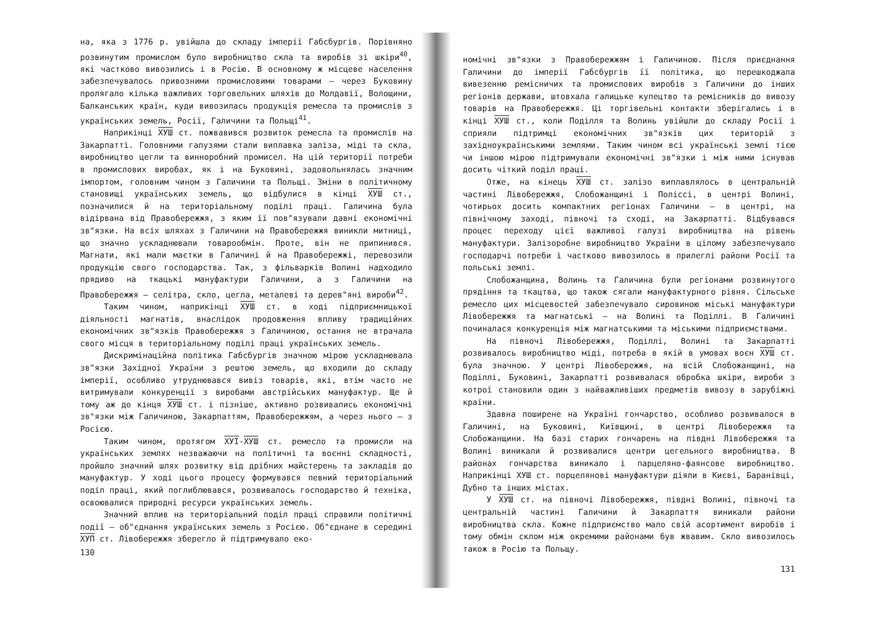на, яка з 1776 р. увійшла до складу імперії Габсбургів. Порівняно розвинутим промислом було виробництво скла та виробів зі шкіри<sup>40</sup>, які частково вивозились і в Росію. В основному ж місцеве населення забезпечувалось привозними промисловими товарами – через Буковину пролягало кілька важливих торговельних шляхів до Молдавії, Волощини, Балканських країн, куди вивозилась продукція ремесла та промислів з українських земель, Росії, Галичини та Польщі<sup>41</sup>.
Наприкінці ХУШ ст. пожвавився розвиток ремесла та промислів на Закарпатті. Головними галузями стали виплавка заліза, міді та скла, виробництво цегли та винноробний промисел. На цій території потреби в промислових виробах, як і на Буковині, задовольнялась значним імпортом, головним чином з Галичини та Польщі. Зміни в політичному становищі українських земель, що відбулися в кінці ХУШ ст., позначилися й на територіальному поділі праці. Галичина була відірвана від Правобережжя, з яким її пов"язували давні економічні зв"язки. На всіх шляхах з Галичини на Правобережжя виникли митниці, що значно ускладнювали товарообмін. Проте, він не припинився. Магнати, які мали маєтки в Галичині й на Правобережжі, перевозили продукцію свого господарства. Так, з фільварків Волині надходило прядиво на ткацькі мануфактури Галичини, а з Галичини на Правобережжя – селітра, скло, цегла, металеві та дерев"яні вироби<sup>42</sup>.
Таким чином, наприкінці ХУШ ст. в ході підприємницької діяльності магнатів, внаслідок продовження впливу традиційних економічних зв"язків Правобережжя з Галичиною, остання не втрачала свого місця в територіальному поділі праці українських земель.
Дискримінаційна політика Габсбургів значною мірою ускладнювала зв"язки Західної України з рештою земель, що входили до складу імперії, особливо утруднювався вивіз товарів, які, втім часто не витримували конкуренції з виробами австрійських мануфактур. Ще й тому аж до кінця ХУШ ст. і пізніше, активно розвивались економічні зв"язки між Галичиною, Закарпаттям, Правобережжям, а через нього – з Росією.
Таким чином, протягом ХУІ-ХУШ ст. ремесло та промисли на українських землях незважаючи на політичні та воєнні складності, пройшло значний шлях розвитку від дрібних майстерень та закладів до мануфактур. У ході цього процесу формувався певний територіальний поділ праці, який поглиблювався, розвивалось господарство й техніка, освоювалися природні ресурси українських земель.
Значний вплив на територіальний поділ праці справили політичні події – об"єднання українських земель з Росією. Об"єднане в середині ХУП ст. Лівобережжя зберегло й підтримувало еко-
130
номічні зв"язки з Правобережжям і Галичиною. Після приєднання Галичини до імперії Габсбургів її політика, що перешкоджала вивезенню ремісничих та промислових виробів з Галичини до інших регіонів держави, штовхала галицьке купецтво та ремісників до вивозу товарів на Правобережжя. Ці торгівельні контакти зберігались і в кінці ХУШ ст., коли Поділля та Волинь увійшли до складу Росії і сприяли підтримці економічних зв"язків цих територій з західноукраїнськими землями. Таким чином всі українські землі тією чи іншою мірою підтримували економічні зв"язки і між ними існував досить чіткий поділ праці.
Отже, на кінець ХУШ ст. залізо виплавлялось в центральній частині Лівобережжя, Слобожанщині і Поліссі, в центрі Волині, чотирьох досить компактних регіонах Галичини – в центрі, на північному заході, півночі та сході, на Закарпатті. Відбувався процес переходу цієї важливої галузі виробництва на рівень мануфактури. Залізоробне виробництво України в цілому забезпечувало господарчі потреби і частково вивозилось в прилеглі райони Росії та польські землі.
Слобожанщина, Волинь та Галичина були регіонами розвинутого прядіння та ткацтва, що також сягали мануфактурного рівня. Сільське ремесло цих місцевостей забезпечувало сировиною міські мануфактури Лівобережжя та магнатські – на Волині та Поділлі. В Галичині починалася конкуренція між магнатськими та міськими підприємствами.
На півночі Лівобережжя, Поділлі, Волині та Закарпатті розвивалось виробництво міді, потреба в якій в умовах воєн ХУШ ст. була значною. У центрі Лівобережжя, на всій Слобожанщині, на Поділлі, Буковині, Закарпатті розвивалася обробка шкіри, вироби з котрої становили один з найважливіших предметів вивозу в зарубіжні країни.
Здавна поширене на Україні гончарство, особливо розвивалося в Галичині, на Буковині, Київщині, в центрі Лівобережжя та Слобожанщини. На базі старих гончарень на півдні Лівобережжя та Волині виникали й розвивалися центри цегельного виробництва. В районах гончарства виникало і парцеляно-фаянсове виробництво. Наприкінці ХУШ ст. порцелянові мануфактури діяли в Києві, Баранівці, Дубно та інших містах.
У ХУШ ст. на півночі Лівобережжя, півдні Волині, півночі та центральній частині Галичини й Закарпаття виникали райони виробництва скла. Кожне підприємство мало свій асортимент виробів і тому обмін склом між окремими районами був жвавим. Скло вивозилось також в Росію та Польщу.
131